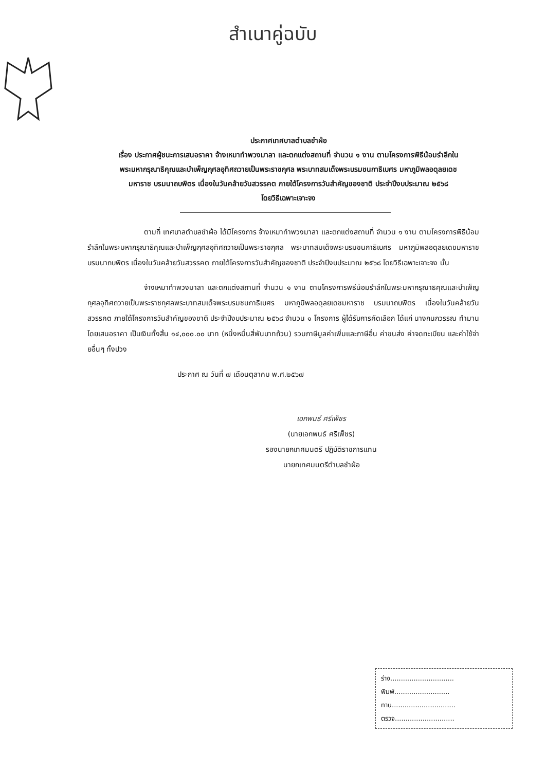สำเนาคู่ฉบับ
ประกาศเทศบาลตำบลชำผ้อ
เรื่อง ประกาศผู้ชนะการเสนอราคา จ้างเหมาทำพวงมาลา และตกแต่งสถานที่ จำนวน ๑ งาน ตามโครงการพิธีน้อมรำลึกในพระมหากรุณาธิคุณและบำเพ็ญกุศลอุทิศถวายเป็นพระราชกุศล พระบาทสมเด็จพระบรมชนกาธิเบศร มหาภูมิพลอดุลยเดชมหาราช บรมนาถบพิตร เนื่องในวันคล้ายวันสวรรคต ภายใต้โครงการวันสำคัญของชาติ ประจำปีงบประมาณ ๒๕๖๘
โดยวิธีเฉพาะเจาะจง
ตามที่ เทศบาลตำบลชำผ้อ ได้มีโครงการ จ้างเหมาทำพวงมาลา และตกแต่งสถานที่ จำนวน ๑ งาน ตามโครงการพิธีน้อมรำลึกในพระมหากรุณาธิคุณและบำเพ็ญกุศลอุทิศถวายเป็นพระราชกุศล พระบาทสมเด็จพระบรมชนกาธิเบศร มหาภูมิพลอดุลยเดชมหาราช บรมนาถบพิตร เนื่องในวันคล้ายวันสวรรคต ภายใต้โครงการวันสำคัญของชาติ ประจำปีงบประมาณ ๒๕๖๘ โดยวิธีเฉพาะเจาะจง นั้น
จ้างเหมาทำพวงมาลา และตกแต่งสถานที่ จำนวน ๑ งาน ตามโครงการพิธีน้อมรำลึกในพระมหากรุณาธิคุณและบำเพ็ญกุศลอุทิศถวายเป็นพระราชกุศลพระบาทสมเด็จพระบรมชนกาธิเบศร มหาภูมิพลอดุลยเดชมหาราช บรมนาถบพิตร เนื่องในวันคล้ายวันสวรรคต ภายใต้โครงการวันสำคัญของชาติ ประจำปีงบประมาณ ๒๕๖๘ จำนวน ๑ โครงการ ผู้ได้รับการคัดเลือก ได้แก่ นางกนกวรรณ ทำมาน โดยเสนอราคา เป็นเงินทั้งสิ้น ๑๔,๐๐๐.๐๐ บาท (หนึ่งหมื่นสี่พันบาทถ้วน) รวมภาษีมูลค่าเพิ่มและภาษีอื่น ค่าขนส่ง ค่าจดทะเบียน และค่าใช้จ่ายอื่นๆ ทั้งปวง
ประกาศ ณ วันที่ ๗ เดือนตุลาคม พ.ศ.๒๕๖๗
เอกพนธ์ ศรีเพ็ชร
(นายเอกพนธ์ ศรีเพ็ชร)
รองนายกเทศมนตรี ปฏิบัติราชการแทน
นายกเทศมนตรีตำบลชำผ้อ
ร่าง..............................
พิมพ์..........................
ทาน..............................
ตรวจ............................